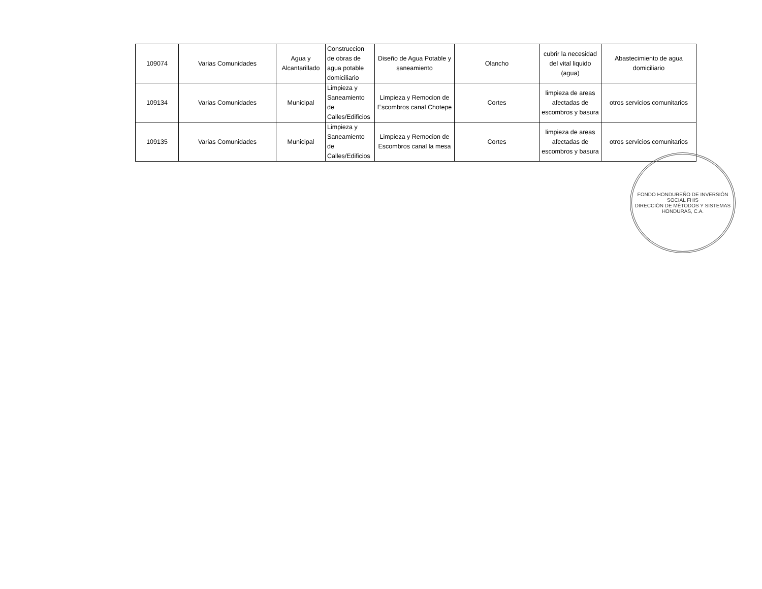| 109074 | Varias Comunidades | Agua y Alcantarillado | Construccion de obras de agua potable domiciliario | Diseño de Agua Potable y saneamiento | Olancho | cubrir la necesidad del vital liquido (agua) | Abastecimiento de agua domiciliario |
| 109134 | Varias Comunidades | Municipal | Limpieza y Saneamiento de Calles/Edificios | Limpieza y Remocion de Escombros canal Chotepe | Cortes | limpieza de areas afectadas de escombros y basura | otros servicios comunitarios |
| 109135 | Varias Comunidades | Municipal | Limpieza y Saneamiento de Calles/Edificios | Limpieza y Remocion de Escombros canal la mesa | Cortes | limpieza de areas afectadas de escombros y basura | otros servicios comunitarios |
FONDO HONDUREÑO DE INVERSIÓN SOCIAL FHIS
DIRECCIÓN DE MÉTODOS Y SISTEMAS
HONDURAS, C.A.